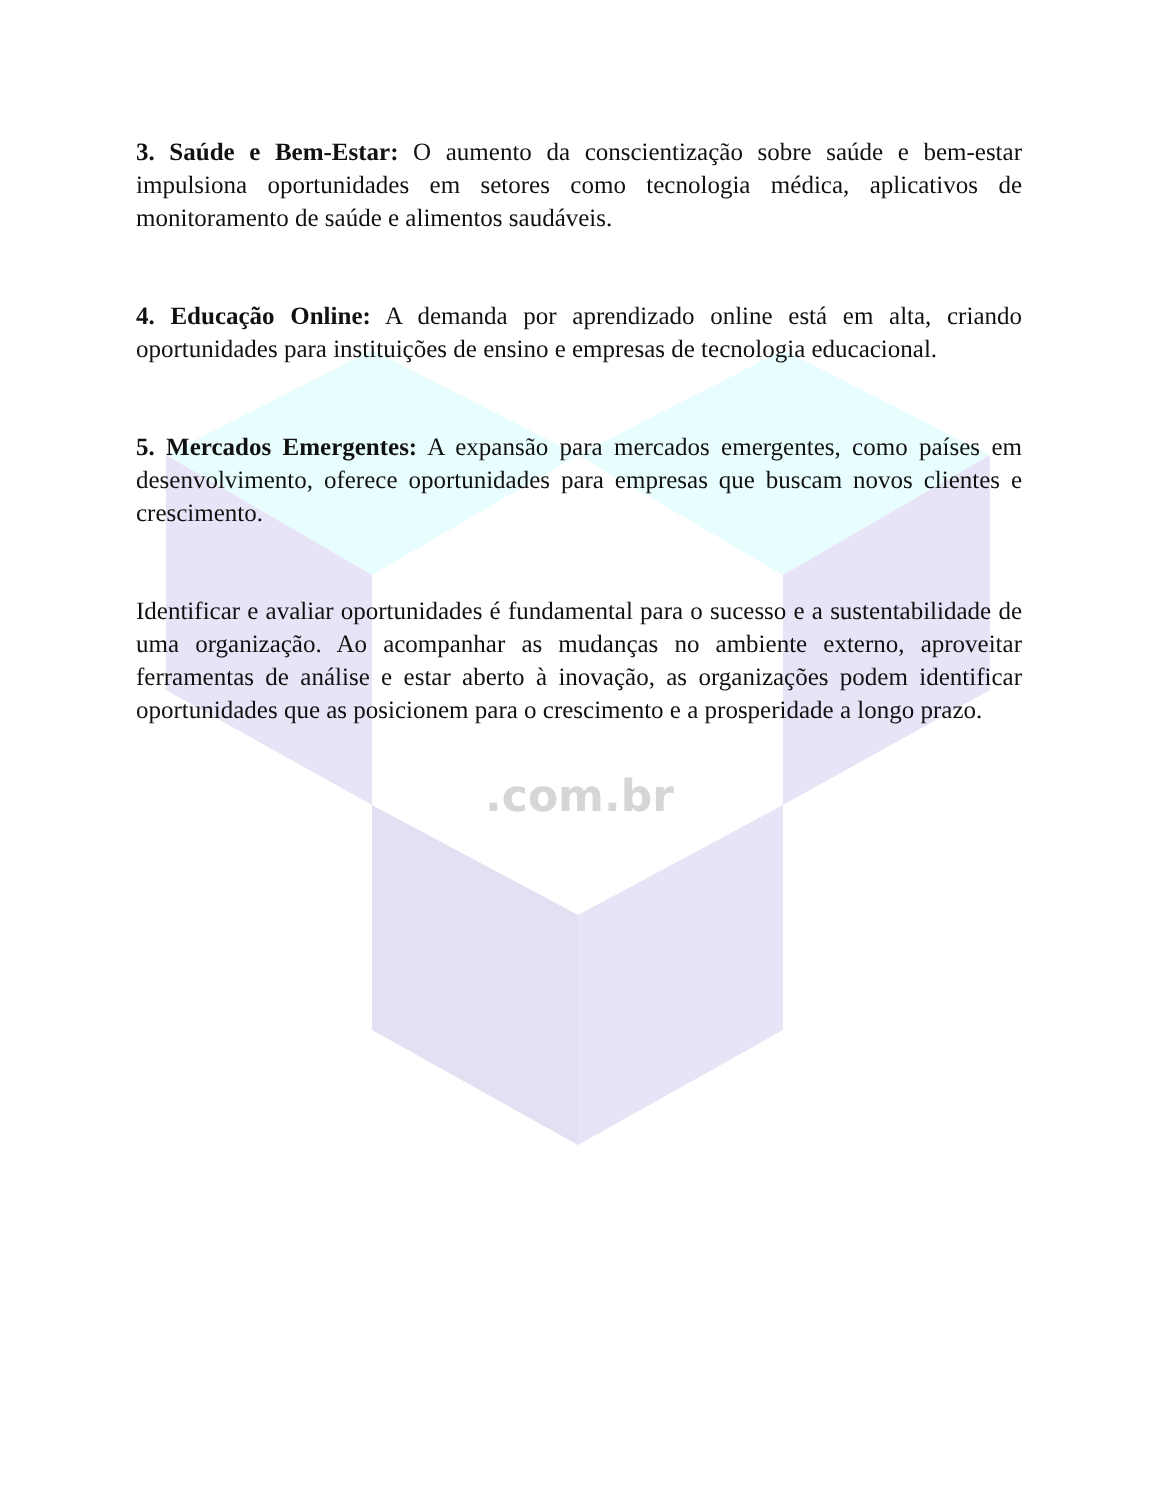3. Saúde e Bem-Estar: O aumento da conscientização sobre saúde e bem-estar impulsiona oportunidades em setores como tecnologia médica, aplicativos de monitoramento de saúde e alimentos saudáveis.
4. Educação Online: A demanda por aprendizado online está em alta, criando oportunidades para instituições de ensino e empresas de tecnologia educacional.
5. Mercados Emergentes: A expansão para mercados emergentes, como países em desenvolvimento, oferece oportunidades para empresas que buscam novos clientes e crescimento.
Identificar e avaliar oportunidades é fundamental para o sucesso e a sustentabilidade de uma organização. Ao acompanhar as mudanças no ambiente externo, aproveitar ferramentas de análise e estar aberto à inovação, as organizações podem identificar oportunidades que as posicionem para o crescimento e a prosperidade a longo prazo.
.com.br